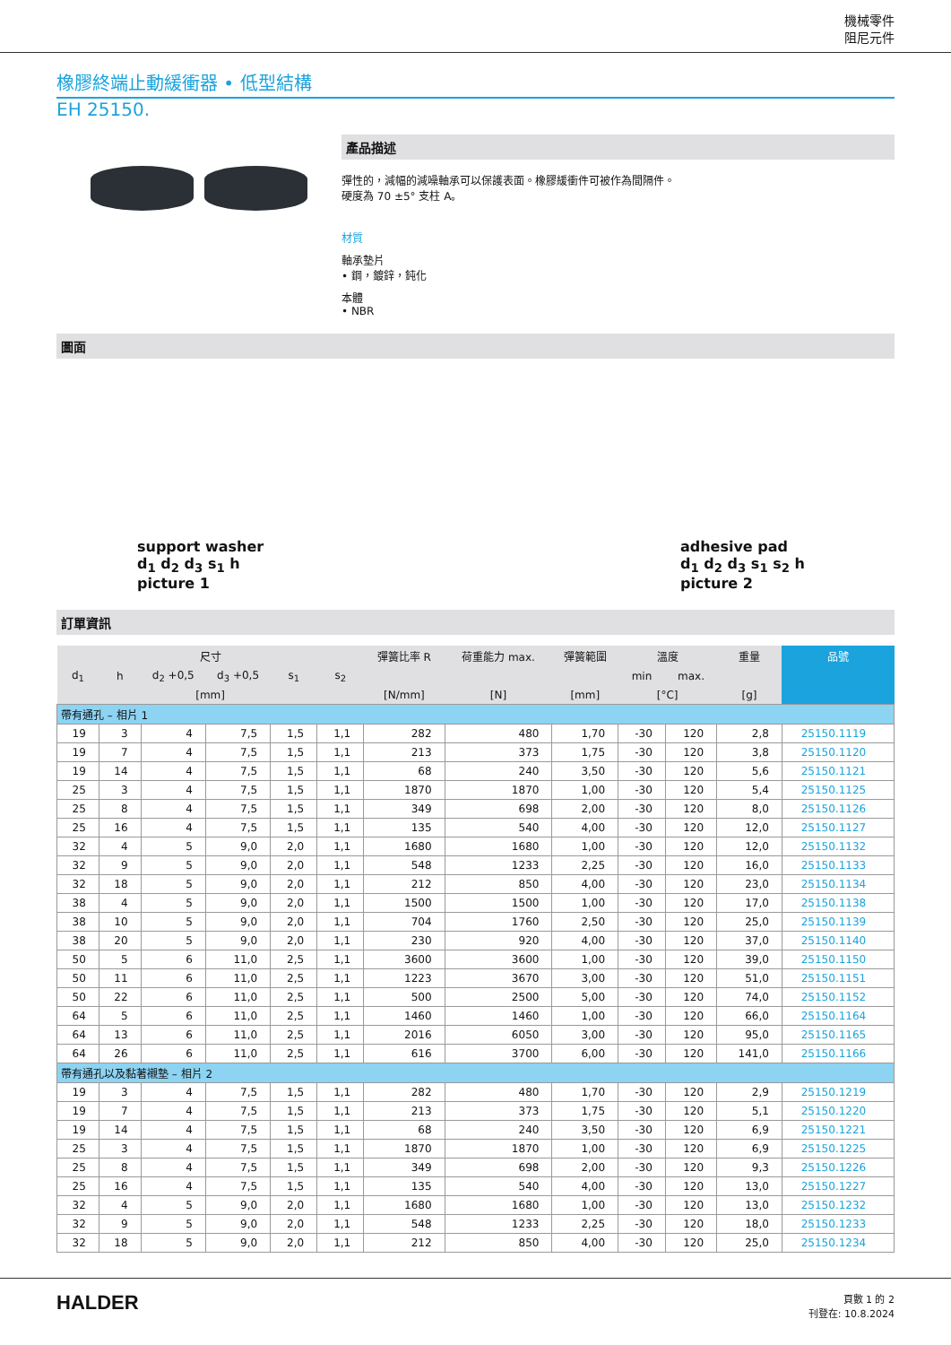機械零件
阻尼元件
橡膠終端止動緩衝器 • 低型結構
EH 25150.
產品描述
彈性的，減幅的減噪軸承可以保護表面。橡膠緩衝件可被作為間隔件。
硬度為 70 ±5° 支柱 A。
材質
軸承墊片
• 鋼，鍍鋅，鈍化
本體
• NBR
圖面
support washer
d<sub>1</sub> d<sub>2</sub> d<sub>3</sub> s<sub>1</sub> h
picture 1
adhesive pad
d<sub>1</sub> d<sub>2</sub> d<sub>3</sub> s<sub>1</sub> s<sub>2</sub> h
picture 2
訂單資訊
| 尺寸 | | | | | | 彈簧比率 R | 荷重能力 max. | 彈簧範圍 | 溫度 | | 重量 | 品號 |
| --- | --- | --- | --- | --- | --- | --- | --- | --- | --- | --- | --- | --- |
| d<sub>1</sub> | h | d<sub>2</sub> +0,5 | d<sub>3</sub> +0,5 | s<sub>1</sub> | s<sub>2</sub> | | | | min | max. | | |
| [mm] | | | | | | [N/mm] | [N] | [mm] | [°C] | | [g] | |
| 帶有通孔 – 相片 1 | | | | | | | | | | | | |
| 19 | 3 | 4 | 7,5 | 1,5 | 1,1 | 282 | 480 | 1,70 | -30 | 120 | 2,8 | 25150.1119 |
| 19 | 7 | 4 | 7,5 | 1,5 | 1,1 | 213 | 373 | 1,75 | -30 | 120 | 3,8 | 25150.1120 |
| 19 | 14 | 4 | 7,5 | 1,5 | 1,1 | 68 | 240 | 3,50 | -30 | 120 | 5,6 | 25150.1121 |
| 25 | 3 | 4 | 7,5 | 1,5 | 1,1 | 1870 | 1870 | 1,00 | -30 | 120 | 5,4 | 25150.1125 |
| 25 | 8 | 4 | 7,5 | 1,5 | 1,1 | 349 | 698 | 2,00 | -30 | 120 | 8,0 | 25150.1126 |
| 25 | 16 | 4 | 7,5 | 1,5 | 1,1 | 135 | 540 | 4,00 | -30 | 120 | 12,0 | 25150.1127 |
| 32 | 4 | 5 | 9,0 | 2,0 | 1,1 | 1680 | 1680 | 1,00 | -30 | 120 | 12,0 | 25150.1132 |
| 32 | 9 | 5 | 9,0 | 2,0 | 1,1 | 548 | 1233 | 2,25 | -30 | 120 | 16,0 | 25150.1133 |
| 32 | 18 | 5 | 9,0 | 2,0 | 1,1 | 212 | 850 | 4,00 | -30 | 120 | 23,0 | 25150.1134 |
| 38 | 4 | 5 | 9,0 | 2,0 | 1,1 | 1500 | 1500 | 1,00 | -30 | 120 | 17,0 | 25150.1138 |
| 38 | 10 | 5 | 9,0 | 2,0 | 1,1 | 704 | 1760 | 2,50 | -30 | 120 | 25,0 | 25150.1139 |
| 38 | 20 | 5 | 9,0 | 2,0 | 1,1 | 230 | 920 | 4,00 | -30 | 120 | 37,0 | 25150.1140 |
| 50 | 5 | 6 | 11,0 | 2,5 | 1,1 | 3600 | 3600 | 1,00 | -30 | 120 | 39,0 | 25150.1150 |
| 50 | 11 | 6 | 11,0 | 2,5 | 1,1 | 1223 | 3670 | 3,00 | -30 | 120 | 51,0 | 25150.1151 |
| 50 | 22 | 6 | 11,0 | 2,5 | 1,1 | 500 | 2500 | 5,00 | -30 | 120 | 74,0 | 25150.1152 |
| 64 | 5 | 6 | 11,0 | 2,5 | 1,1 | 1460 | 1460 | 1,00 | -30 | 120 | 66,0 | 25150.1164 |
| 64 | 13 | 6 | 11,0 | 2,5 | 1,1 | 2016 | 6050 | 3,00 | -30 | 120 | 95,0 | 25150.1165 |
| 64 | 26 | 6 | 11,0 | 2,5 | 1,1 | 616 | 3700 | 6,00 | -30 | 120 | 141,0 | 25150.1166 |
| 帶有通孔以及黏著襯墊 – 相片 2 | | | | | | | | | | | | |
| 19 | 3 | 4 | 7,5 | 1,5 | 1,1 | 282 | 480 | 1,70 | -30 | 120 | 2,9 | 25150.1219 |
| 19 | 7 | 4 | 7,5 | 1,5 | 1,1 | 213 | 373 | 1,75 | -30 | 120 | 5,1 | 25150.1220 |
| 19 | 14 | 4 | 7,5 | 1,5 | 1,1 | 68 | 240 | 3,50 | -30 | 120 | 6,9 | 25150.1221 |
| 25 | 3 | 4 | 7,5 | 1,5 | 1,1 | 1870 | 1870 | 1,00 | -30 | 120 | 6,9 | 25150.1225 |
| 25 | 8 | 4 | 7,5 | 1,5 | 1,1 | 349 | 698 | 2,00 | -30 | 120 | 9,3 | 25150.1226 |
| 25 | 16 | 4 | 7,5 | 1,5 | 1,1 | 135 | 540 | 4,00 | -30 | 120 | 13,0 | 25150.1227 |
| 32 | 4 | 5 | 9,0 | 2,0 | 1,1 | 1680 | 1680 | 1,00 | -30 | 120 | 13,0 | 25150.1232 |
| 32 | 9 | 5 | 9,0 | 2,0 | 1,1 | 548 | 1233 | 2,25 | -30 | 120 | 18,0 | 25150.1233 |
| 32 | 18 | 5 | 9,0 | 2,0 | 1,1 | 212 | 850 | 4,00 | -30 | 120 | 25,0 | 25150.1234 |
HALDER
頁數 1 的 2
刊登在: 10.8.2024